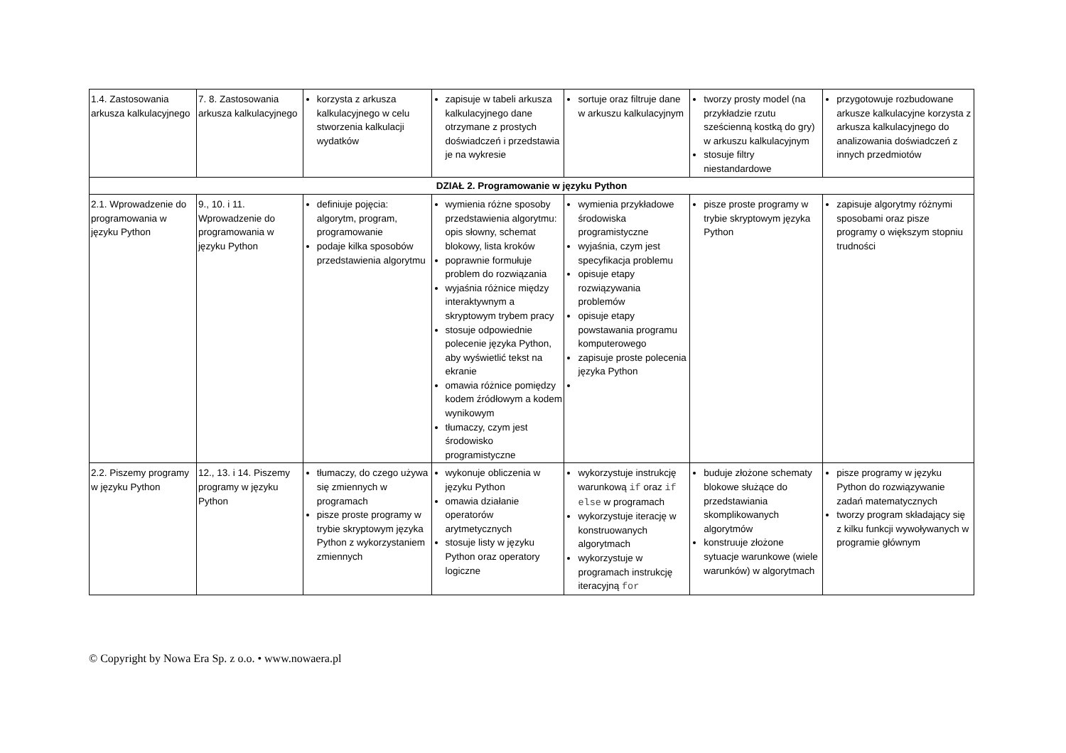| 1.4. Zastosowania arkusza kalkulacyjnego | 7. 8. Zastosowania arkusza kalkulacyjnego | korzysta z arkusza kalkulacyjnego w celu stworzenia kalkulacji wydatków | zapisuje w tabeli arkusza kalkulacyjnego dane otrzymane z prostych doświadczeń i przedstawia je na wykresie | sortuje oraz filtruje dane w arkuszu kalkulacyjnym | tworzy prosty model (na przykładzie rzutu sześcienną kostką do gry) w arkuszu kalkulacyjnym stosuje filtry niestandardowe | przygotowuje rozbudowane arkusze kalkulacyjne korzysta z arkusza kalkulacyjnego do analizowania doświadczeń z innych przedmiotów |
| DZIAŁ 2. Programowanie w języku Python | | | | | | |
| 2.1. Wprowadzenie do programowania w języku Python | 9., 10. i 11. Wprowadzenie do programowania w języku Python | definiuje pojęcia: algorytm, program, programowanie podaje kilka sposobów przedstawienia algorytmu | wymienia różne sposoby przedstawienia algorytmu: opis słowny, schemat blokowy, lista kroków poprawnie formułuje problem do rozwiązania wyjaśnia różnice między interaktywnym a skryptowym trybem pracy stosuje odpowiednie polecenie języka Python, aby wyświetlić tekst na ekranie omawia różnice pomiędzy kodem źródłowym a kodem wynikowym tłumaczy, czym jest środowisko programistyczne | wymienia przykładowe środowiska programistyczne wyjaśnia, czym jest specyfikacja problemu opisuje etapy rozwiązywania problemów opisuje etapy powstawania programu komputerowego zapisuje proste polecenia języka Python | pisze proste programy w trybie skryptowym języka Python | zapisuje algorytmy różnymi sposobami oraz pisze programy o większym stopniu trudności |
| 2.2. Piszemy programy w języku Python | 12., 13. i 14. Piszemy programy w języku Python | tłumaczy, do czego używa się zmiennych w programach pisze proste programy w trybie skryptowym języka Python z wykorzystaniem zmiennych | wykonuje obliczenia w języku Python omawia działanie operatorów arytmetycznych stosuje listy w języku Python oraz operatory logiczne | wykorzystuje instrukcję warunkową if oraz if else w programach wykorzystuje iterację w konstruowanych algorytmach wykorzystuje w programach instrukcję iteracyjną for | buduje złożone schematy blokowe służące do przedstawiania skomplikowanych algorytmów konstruuje złożone sytuacje warunkowe (wiele warunków) w algorytmach | pisze programy w języku Python do rozwiązywanie zadań matematycznych tworzy program składający się z kilku funkcji wywoływanych w programie głównym |
© Copyright by Nowa Era Sp. z o.o. • www.nowaera.pl